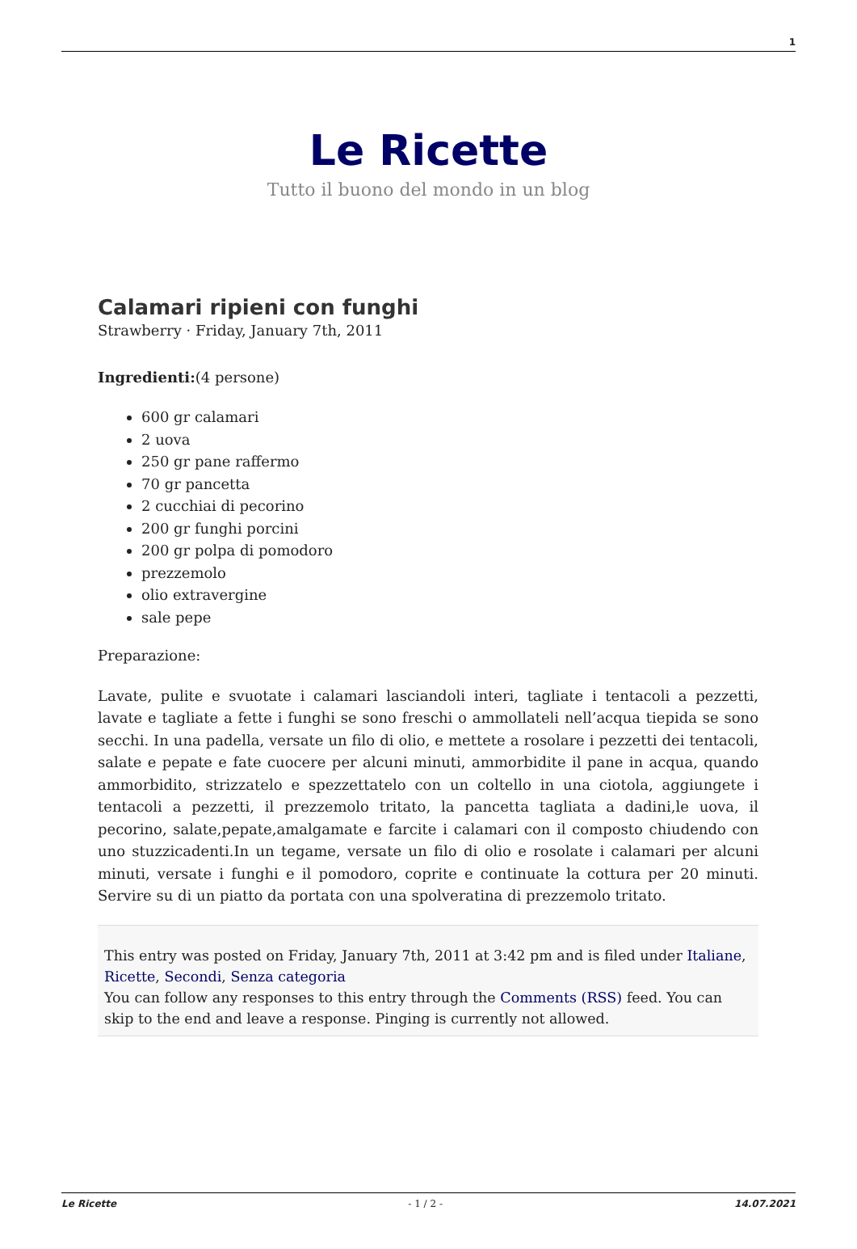1
Le Ricette
Tutto il buono del mondo in un blog
Calamari ripieni con funghi
Strawberry · Friday, January 7th, 2011
Ingredienti:(4 persone)
600 gr calamari
2 uova
250 gr pane raffermo
70 gr pancetta
2 cucchiai di pecorino
200 gr funghi porcini
200 gr polpa di pomodoro
prezzemolo
olio extravergine
sale pepe
Preparazione:
Lavate, pulite e svuotate i calamari lasciandoli interi, tagliate i tentacoli a pezzetti, lavate e tagliate a fette i funghi se sono freschi o ammollateli nell’acqua tiepida se sono secchi. In una padella, versate un filo di olio, e mettete a rosolare i pezzetti dei tentacoli, salate e pepate e fate cuocere per alcuni minuti, ammorbidite il pane in acqua, quando ammorbidito, strizzatelo e spezzettatelo con un coltello in una ciotola, aggiungete i tentacoli a pezzetti, il prezzemolo tritato, la pancetta tagliata a dadini,le uova, il pecorino, salate,pepate,amalgamate e farcite i calamari con il composto chiudendo con uno stuzzicadenti.In un tegame, versate un filo di olio e rosolate i calamari per alcuni minuti, versate i funghi e il pomodoro, coprite e continuate la cottura per 20 minuti. Servire su di un piatto da portata con una spolveratina di prezzemolo tritato.
This entry was posted on Friday, January 7th, 2011 at 3:42 pm and is filed under Italiane, Ricette, Secondi, Senza categoria
You can follow any responses to this entry through the Comments (RSS) feed. You can skip to the end and leave a response. Pinging is currently not allowed.
Le Ricette - 1 / 2 - 14.07.2021